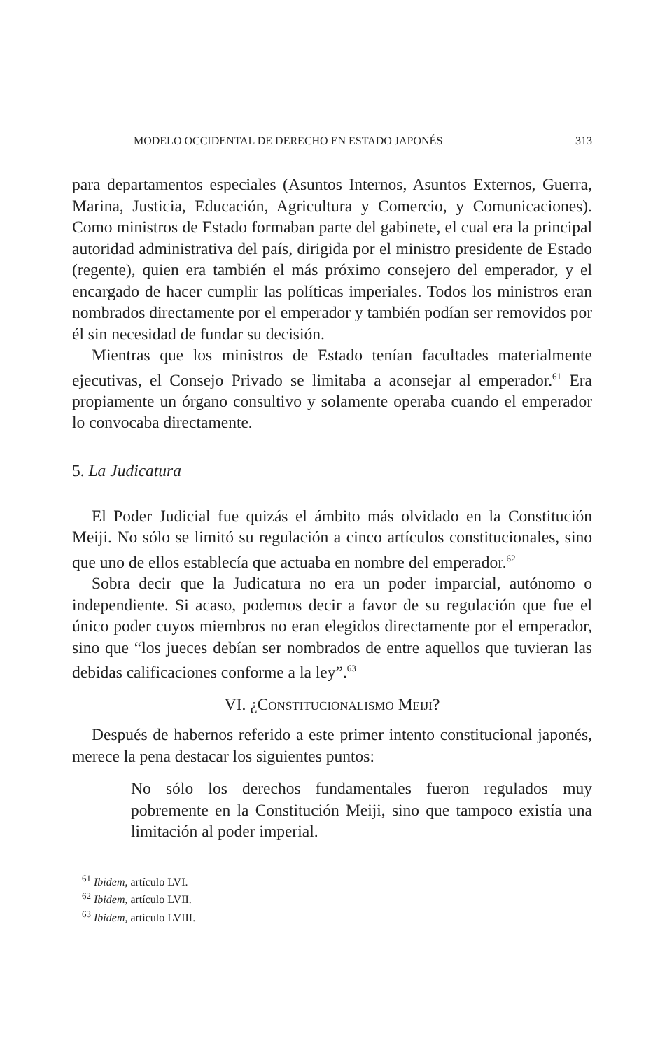MODELO OCCIDENTAL DE DERECHO EN ESTADO JAPONÉS 313
para departamentos especiales (Asuntos Internos, Asuntos Externos, Guerra, Marina, Justicia, Educación, Agricultura y Comercio, y Comunicaciones). Como ministros de Estado formaban parte del gabinete, el cual era la principal autoridad administrativa del país, dirigida por el ministro presidente de Estado (regente), quien era también el más próximo consejero del emperador, y el encargado de hacer cumplir las políticas imperiales. Todos los ministros eran nombrados directamente por el emperador y también podían ser removidos por él sin necesidad de fundar su decisión.
Mientras que los ministros de Estado tenían facultades materialmente ejecutivas, el Consejo Privado se limitaba a aconsejar al emperador.<sup>61</sup> Era propiamente un órgano consultivo y solamente operaba cuando el emperador lo convocaba directamente.
5. La Judicatura
El Poder Judicial fue quizás el ámbito más olvidado en la Constitución Meiji. No sólo se limitó su regulación a cinco artículos constitucionales, sino que uno de ellos establecía que actuaba en nombre del emperador.<sup>62</sup>
Sobra decir que la Judicatura no era un poder imparcial, autónomo o independiente. Si acaso, podemos decir a favor de su regulación que fue el único poder cuyos miembros no eran elegidos directamente por el emperador, sino que “los jueces debían ser nombrados de entre aquellos que tuvieran las debidas calificaciones conforme a la ley”.<sup>63</sup>
VI. ¿CONSTITUCIONALISMO MEIJI?
Después de habernos referido a este primer intento constitucional japonés, merece la pena destacar los siguientes puntos:
No sólo los derechos fundamentales fueron regulados muy pobremente en la Constitución Meiji, sino que tampoco existía una limitación al poder imperial.
<sup>61</sup> Ibidem, artículo LVI.
<sup>62</sup> Ibidem, artículo LVII.
<sup>63</sup> Ibidem, artículo LVIII.